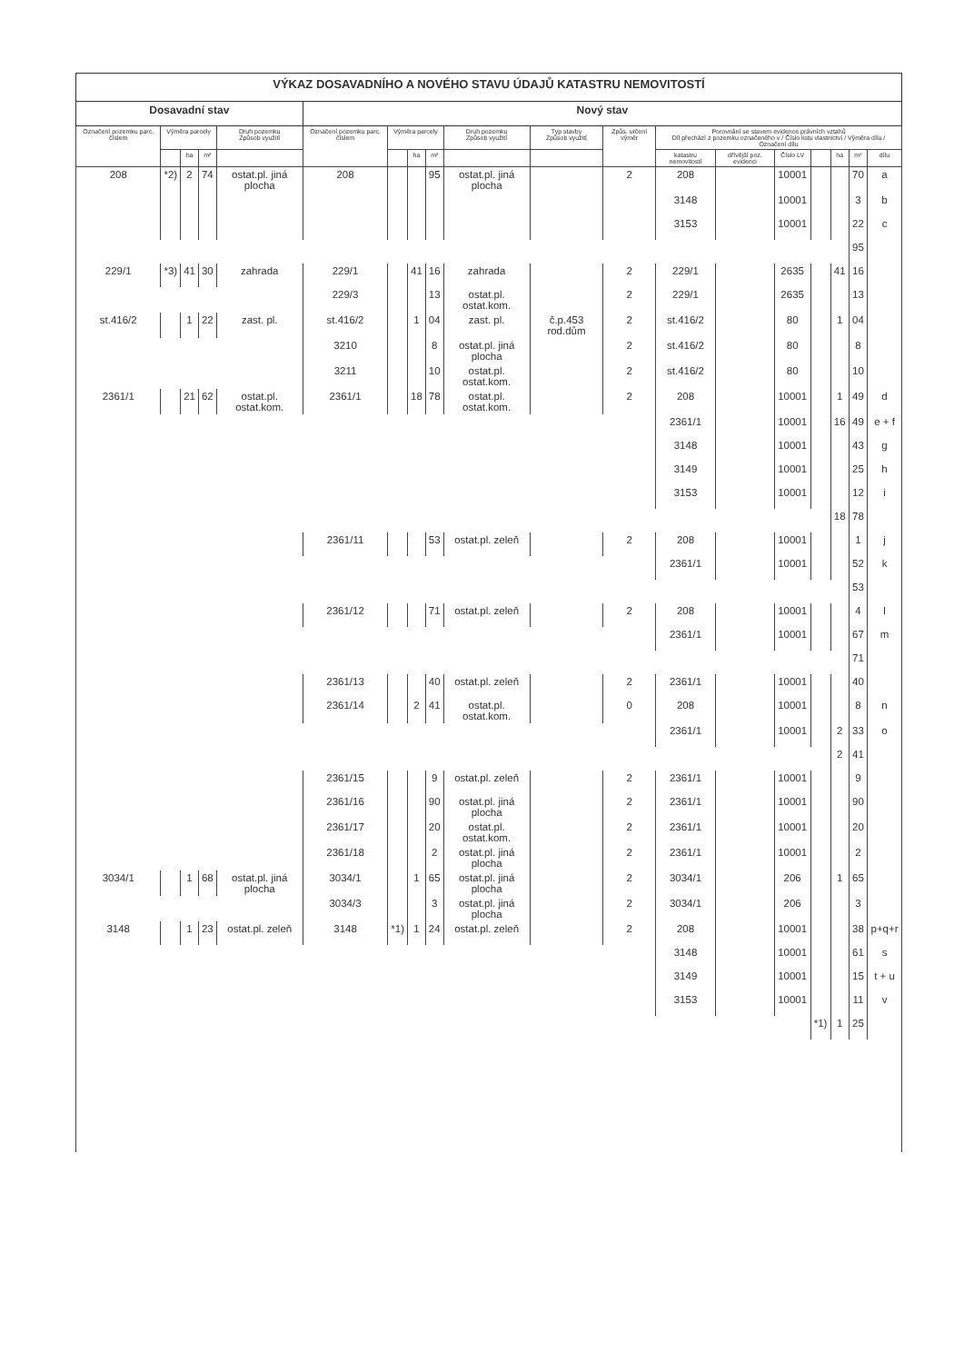| VÝKAZ DOSAVADNÍHO A NOVÉHO STAVU ÚDAJŮ KATASTRU NEMOVITOSTÍ | | | | | | | | | | | | | | | | | | |
| Dosavadní stav | | | | | Nový stav | | | | | | | | | | | | | |
| Označení pozemku parc. číslem | Výměra parcely | | | Druh pozemku Způsob využití | Označení pozemku parc. číslem | Výměra parcely | | | Druh pozemku Způsob využití | Typ stavby Způsob využití | Způs. určení výměr | Porovnání se stavem evidence právních vztahů Díl přechází z pozemku označeného v / Číslo listu vlastnictví / Výměra dílu / Označení dílu | | | | | | |
| | | ha | m² | | | | ha | m² | | | | katastru nemovitostí | dřívější poz. evidenci | Číslo LV | | ha | m² | dílu |
| 208 | *2) | 2 | 74 | ostat.pl. jiná plocha | 208 | | | 95 | ostat.pl. jiná plocha | | 2 | 208 | | 10001 | | | 70 | a |
| | | | | | | | | | | | | 3148 | | 10001 | | | 3 | b |
| | | | | | | | | | | | | 3153 | | 10001 | | | 22 | c |
| | | | | | | | | | | | | | | | | | 95 | |
| 229/1 | *3) | 41 | 30 | zahrada | 229/1 | | 41 | 16 | zahrada | | 2 | 229/1 | | 2635 | | 41 | 16 | |
| | | | | | 229/3 | | | 13 | ostat.pl. ostat.kom. | | 2 | 229/1 | | 2635 | | | 13 | |
| st.416/2 | | 1 | 22 | zast. pl. | st.416/2 | | 1 | 04 | zast. pl. | č.p.453 rod.dům | 2 | st.416/2 | | 80 | | 1 | 04 | |
| | | | | | 3210 | | | 8 | ostat.pl. jiná plocha | | 2 | st.416/2 | | 80 | | | 8 | |
| | | | | | 3211 | | | 10 | ostat.pl. ostat.kom. | | 2 | st.416/2 | | 80 | | | 10 | |
| 2361/1 | | 21 | 62 | ostat.pl. ostat.kom. | 2361/1 | | 18 | 78 | ostat.pl. ostat.kom. | | 2 | 208 | | 10001 | | 1 | 49 | d |
| | | | | | | | | | | | | 2361/1 | | 10001 | | 16 | 49 | e + f |
| | | | | | | | | | | | | 3148 | | 10001 | | | 43 | g |
| | | | | | | | | | | | | 3149 | | 10001 | | | 25 | h |
| | | | | | | | | | | | | 3153 | | 10001 | | | 12 | i |
| | | | | | | | | | | | | | | | | 18 | 78 | |
| | | | | | 2361/11 | | | 53 | ostat.pl. zeleň | | 2 | 208 | | 10001 | | | 1 | j |
| | | | | | | | | | | | | 2361/1 | | 10001 | | | 52 | k |
| | | | | | | | | | | | | | | | | | 53 | |
| | | | | | 2361/12 | | | 71 | ostat.pl. zeleň | | 2 | 208 | | 10001 | | | 4 | l |
| | | | | | | | | | | | | 2361/1 | | 10001 | | | 67 | m |
| | | | | | | | | | | | | | | | | | 71 | |
| | | | | | 2361/13 | | | 40 | ostat.pl. zeleň | | 2 | 2361/1 | | 10001 | | | 40 | |
| | | | | | 2361/14 | | 2 | 41 | ostat.pl. ostat.kom. | | 0 | 208 | | 10001 | | | 8 | n |
| | | | | | | | | | | | | 2361/1 | | 10001 | | 2 | 33 | o |
| | | | | | | | | | | | | | | | | 2 | 41 | |
| | | | | | 2361/15 | | | 9 | ostat.pl. zeleň | | 2 | 2361/1 | | 10001 | | | 9 | |
| | | | | | 2361/16 | | | 90 | ostat.pl. jiná plocha | | 2 | 2361/1 | | 10001 | | | 90 | |
| | | | | | 2361/17 | | | 20 | ostat.pl. ostat.kom. | | 2 | 2361/1 | | 10001 | | | 20 | |
| | | | | | 2361/18 | | | 2 | ostat.pl. jiná plocha | | 2 | 2361/1 | | 10001 | | | 2 | |
| 3034/1 | | 1 | 68 | ostat.pl. jiná plocha | 3034/1 | | 1 | 65 | ostat.pl. jiná plocha | | 2 | 3034/1 | | 206 | | 1 | 65 | |
| | | | | | 3034/3 | | | 3 | ostat.pl. jiná plocha | | 2 | 3034/1 | | 206 | | | 3 | |
| 3148 | | 1 | 23 | ostat.pl. zeleň | 3148 | *1) | 1 | 24 | ostat.pl. zeleň | | 2 | 208 | | 10001 | | | 38 | p+q+r |
| | | | | | | | | | | | | 3148 | | 10001 | | | 61 | s |
| | | | | | | | | | | | | 3149 | | 10001 | | | 15 | t + u |
| | | | | | | | | | | | | 3153 | | 10001 | | | 11 | v |
| | | | | | | | | | | | | | | | *1) | 1 | 25 | |